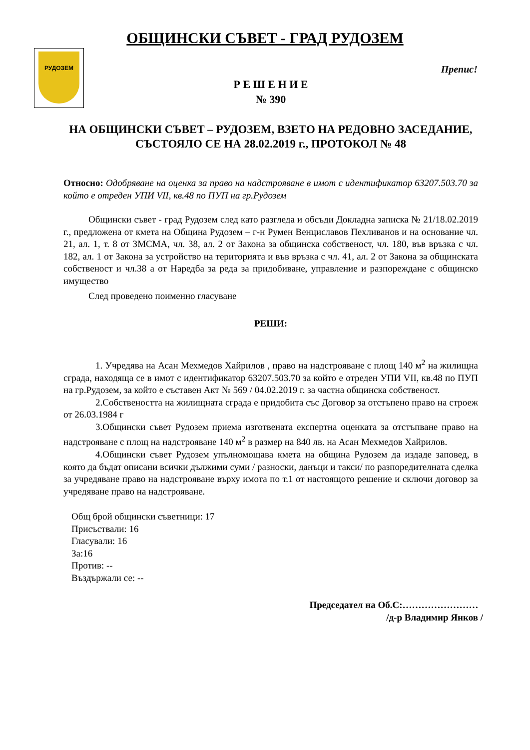РУДОЗЕМ
ОБЩИНСКИ СЪВЕТ - ГРАД РУДОЗЕМ
Препис!
Р Е Ш Е Н И Е
№ 390
НА ОБЩИНСКИ СЪВЕТ – РУДОЗЕМ, ВЗЕТО НА РЕДОВНО ЗАСЕДАНИЕ, СЪСТОЯЛО СЕ НА 28.02.2019 г., ПРОТОКОЛ № 48
Относно: Одобряване на оценка за право на надстрояване в имот с идентификатор 63207.503.70 за който е отреден УПИ VII, кв.48 по ПУП на гр.Рудозем
Общински съвет - град Рудозем след като разгледа и обсъди Докладна записка № 21/18.02.2019 г., предложена от кмета на Община Рудозем – г-н Румен Венциславов Пехливанов и на основание чл. 21, ал. 1, т. 8 от ЗМСМА, чл. 38, ал. 2 от Закона за общинска собственост, чл. 180, във връзка с чл. 182, ал. 1 от Закона за устройство на територията и във връзка с чл. 41, ал. 2 от Закона за общинската собственост и чл.38 а от Наредба за реда за придобиване, управление и разпореждане с общинско имущество
След проведено поименно гласуване
РЕШИ:
1. Учредява на Асан Мехмедов Хайрилов , право на надстрояване с площ 140 м<sup>2</sup> на жилищна сграда, находяща се в имот с идентификатор 63207.503.70 за който е отреден УПИ VII, кв.48 по ПУП на гр.Рудозем, за който е съставен Акт № 569 / 04.02.2019 г. за частна общинска собственост.
2.Собствеността на жилищната сграда е придобита със Договор за отстъпено право на строеж от 26.03.1984 г
3.Общински съвет Рудозем приема изготвената експертна оценката за отстъпване право на надстрояване с площ на надстрояване 140 м<sup>2</sup> в размер на 840 лв. на Асан Мехмедов Хайрилов.
4.Общински съвет Рудозем упълномощава кмета на община Рудозем да издаде заповед, в която да бъдат описани всички дължими суми / разноски, данъци и такси/ по разпоредителната сделка за учредяване право на надстрояване върху имота по т.1 от настоящото решение и сключи договор за учредяване право на надстрояване.
Общ брой общински съветници: 17
Присъствали: 16
Гласували: 16
За:16
Против: --
Въздържали се: --
Председател на Об.С:……………………
/д-р Владимир Янков /